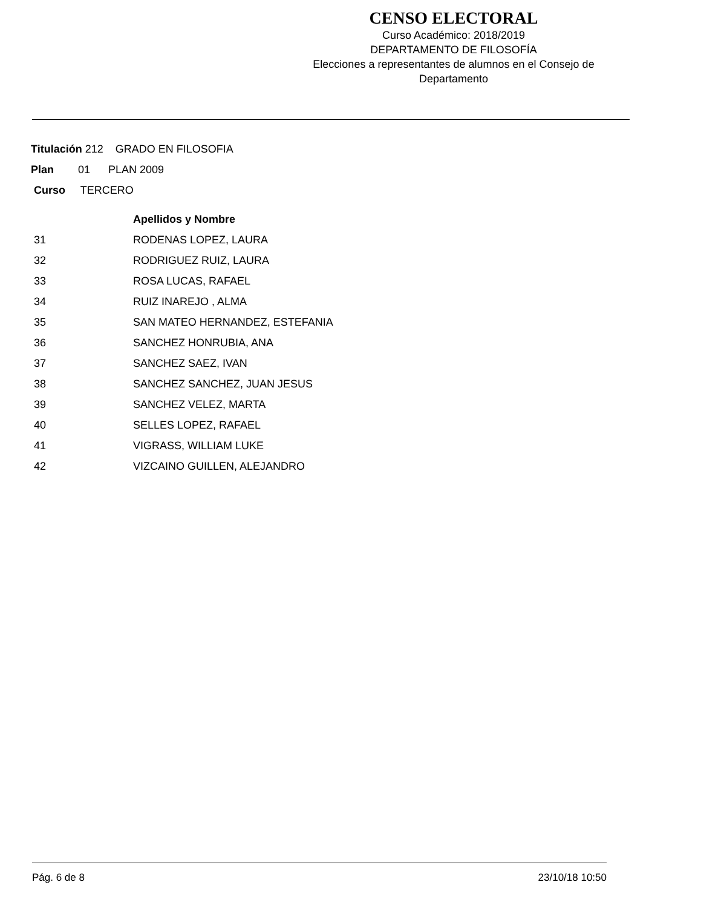CENSO ELECTORAL
Curso Académico: 2018/2019
DEPARTAMENTO DE FILOSOFÍA
Elecciones a representantes de alumnos en el Consejo de Departamento
Titulación 212 GRADO EN FILOSOFIA
Plan 01 PLAN 2009
Curso TERCERO
| | Apellidos y Nombre |
| --- | --- |
| 31 | RODENAS LOPEZ, LAURA |
| 32 | RODRIGUEZ RUIZ, LAURA |
| 33 | ROSA LUCAS, RAFAEL |
| 34 | RUIZ INAREJO , ALMA |
| 35 | SAN MATEO HERNANDEZ, ESTEFANIA |
| 36 | SANCHEZ HONRUBIA, ANA |
| 37 | SANCHEZ SAEZ, IVAN |
| 38 | SANCHEZ SANCHEZ, JUAN JESUS |
| 39 | SANCHEZ VELEZ, MARTA |
| 40 | SELLES LOPEZ, RAFAEL |
| 41 | VIGRASS, WILLIAM LUKE |
| 42 | VIZCAINO GUILLEN, ALEJANDRO |
Pág. 6 de 8 23/10/18 10:50